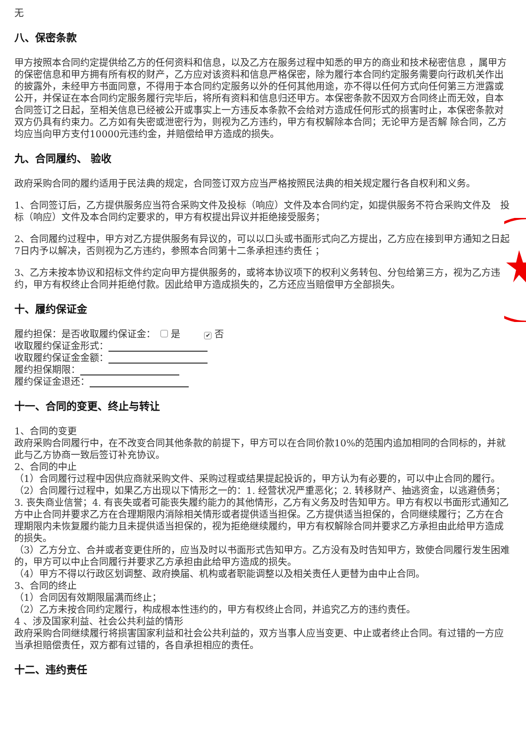无
八、保密条款
甲方按照本合同约定提供给乙方的任何资料和信息，以及乙方在服务过程中知悉的甲方的商业和技术秘密信息 ，属甲方的保密信息和甲方拥有所有权的财产，乙方应对该资料和信息严格保密，除为履行本合同约定服务需要向行政机关作出的披露外，未经甲方书面同意，不得用于本合同约定服务以外的任何其他用途，亦不得以任何方式向任何第三方泄露或公开，并保证在本合同约定服务履行完毕后，将所有资料和信息归还甲方。本保密条款不因双方合同终止而无效，自本合同签订之日起，至相关信息已经被公开或事实上一方违反本条款不会给对方造成任何形式的损害时止，本保密条款对双方仍具有约束力。乙方如有失密或泄密行为，则视为乙方违约，甲方有权解除本合同；无论甲方是否解 除合同，乙方均应当向甲方支付10000元违约金，并赔偿给甲方造成的损失。
九、合同履约、 验收
政府采购合同的履约适用于民法典的规定，合同签订双方应当严格按照民法典的相关规定履行各自权利和义务。
1、合同签订后，乙方提供服务应当符合采购文件及投标（响应）文件及本合同约定，如提供服务不符合采购文件及　投标（响应）文件及本合同约定要求的，甲方有权提出异议并拒绝接受服务；
2、合同履约过程中，甲方对乙方提供服务有异议的，可以以口头或书面形式向乙方提出，乙方应在接到甲方通知之日起7日内予以解决，否则视为乙方违约，参照本合同第十二条承担违约责任 ；
3、乙方未按本协议和招标文件约定向甲方提供服务的，或将本协议项下的权利义务转包、分包给第三方，视为乙方违约，甲方有权终止合同并拒绝付款。因此给甲方造成损失的，乙方还应当赔偿甲方全部损失。
十、履约保证金
履约担保：是否收取履约保证金： 是　　✔ 否
收取履约保证金形式：
收取履约保证金金额：
履约担保期限：
履约保证金退还：
十一、合同的变更、终止与转让
1、合同的变更
政府采购合同履行中，在不改变合同其他条款的前提下，甲方可以在合同价款10%的范围内追加相同的合同标的，并就此与乙方协商一致后签订补充协议。
2、合同的中止
（1）合同履行过程中因供应商就采购文件、采购过程或结果提起投诉的，甲方认为有必要的，可以中止合同的履行。
（2）合同履行过程中，如果乙方出现以下情形之一的：1. 经营状况严重恶化；2. 转移财产、抽逃资金，以逃避债务；3. 丧失商业信誉；4. 有丧失或者可能丧失履约能力的其他情形，乙方有义务及时告知甲方。甲方有权以书面形式通知乙方中止合同并要求乙方在合理期限内消除相关情形或者提供适当担保。乙方提供适当担保的，合同继续履行；乙方在合理期限内未恢复履约能力且未提供适当担保的，视为拒绝继续履约，甲方有权解除合同并要求乙方承担由此给甲方造成的损失。
（3）乙方分立、合并或者变更住所的，应当及时以书面形式告知甲方。乙方没有及时告知甲方，致使合同履行发生困难的，甲方可以中止合同履行并要求乙方承担由此给甲方造成的损失。
（4）甲方不得以行政区划调整、政府换届、机构或者职能调整以及相关责任人更替为由中止合同。
3、合同的终止
（1）合同因有效期限届满而终止；
（2）乙方未按合同约定履行，构成根本性违约的，甲方有权终止合同，并追究乙方的违约责任。
4 、涉及国家利益、社会公共利益的情形
政府采购合同继续履行将损害国家利益和社会公共利益的，双方当事人应当变更、中止或者终止合同。有过错的一方应当承担赔偿责任，双方都有过错的，各自承担相应的责任。
十二、违约责任